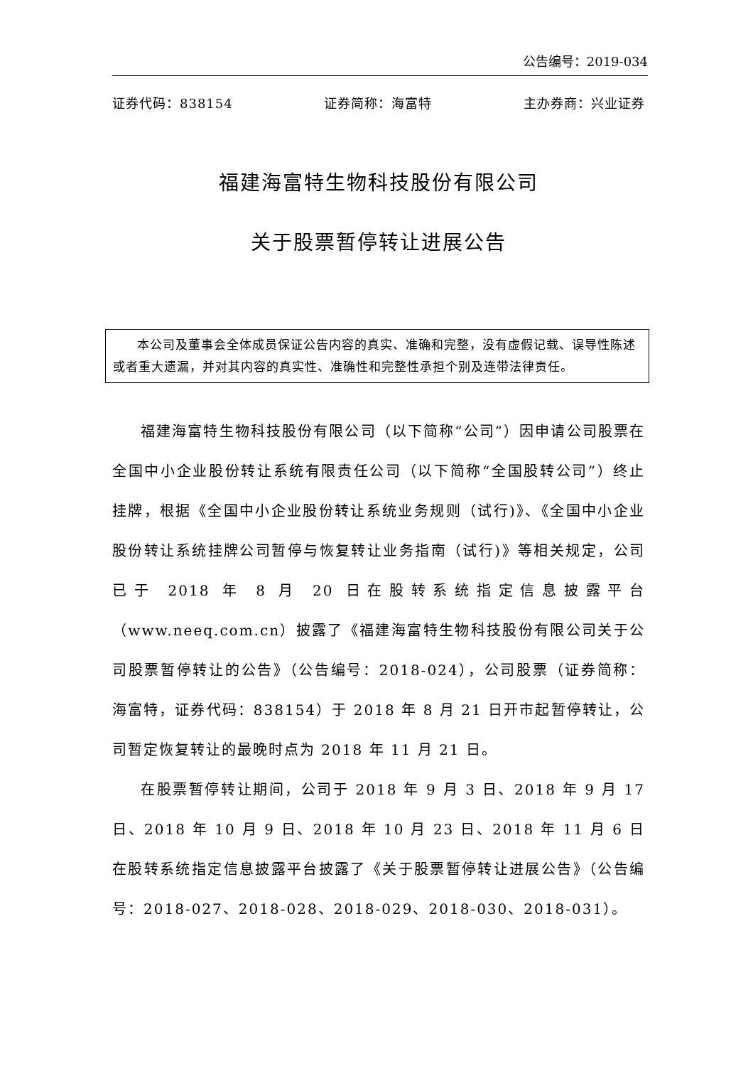公告编号：2019-034
证券代码：838154 证券简称：海富特 主办券商：兴业证券
福建海富特生物科技股份有限公司
关于股票暂停转让进展公告
本公司及董事会全体成员保证公告内容的真实、准确和完整，没有虚假记载、误导性陈述或者重大遗漏，并对其内容的真实性、准确性和完整性承担个别及连带法律责任。
福建海富特生物科技股份有限公司（以下简称“公司”）因申请公司股票在全国中小企业股份转让系统有限责任公司（以下简称“全国股转公司”）终止挂牌，根据《全国中小企业股份转让系统业务规则（试行)》、《全国中小企业股份转让系统挂牌公司暂停与恢复转让业务指南（试行)》等相关规定，公司已于 2018 年 8 月 20 日在股转系统指定信息披露平台（www.neeq.com.cn）披露了《福建海富特生物科技股份有限公司关于公司股票暂停转让的公告》（公告编号：2018-024），公司股票（证券简称：海富特，证券代码：838154）于 2018 年 8 月 21 日开市起暂停转让，公司暂定恢复转让的最晚时点为 2018 年 11 月 21 日。
在股票暂停转让期间，公司于 2018 年 9 月 3 日、2018 年 9 月 17 日、2018 年 10 月 9 日、2018 年 10 月 23 日、2018 年 11 月 6 日在股转系统指定信息披露平台披露了《关于股票暂停转让进展公告》（公告编号：2018-027、2018-028、2018-029、2018-030、2018-031）。